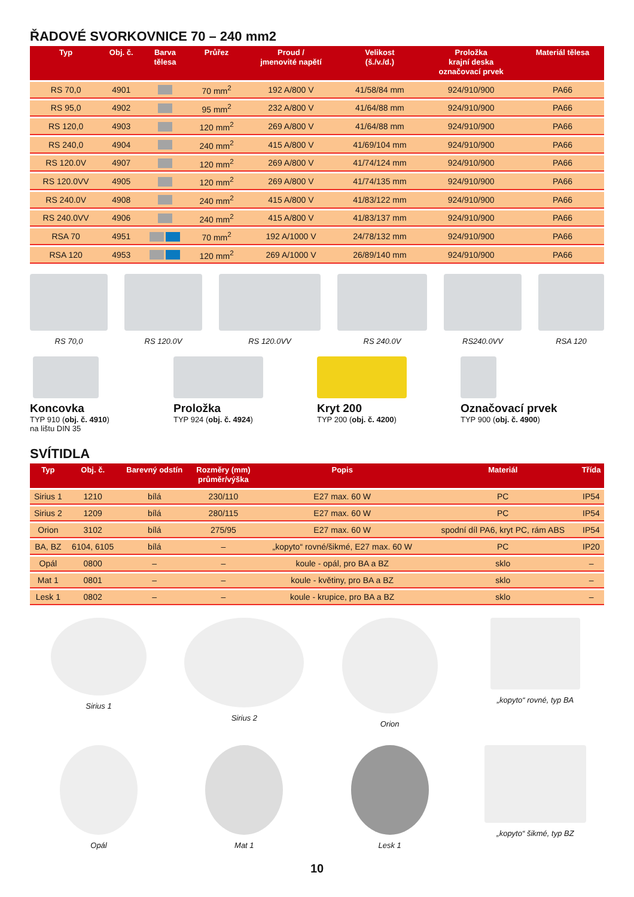ŘADOVÉ SVORKOVNICE 70 – 240 mm2
| Typ | Obj. č. | Barva tělesa | Průřez | Proud / jmenovité napětí | Velikost (š./v./d.) | Proložka krajní deska označovací prvek | Materiál tělesa |
| --- | --- | --- | --- | --- | --- | --- | --- |
| RS 70,0 | 4901 | | 70 mm<sup>2</sup> | 192 A/800 V | 41/58/84 mm | 924/910/900 | PA66 |
| RS 95,0 | 4902 | | 95 mm<sup>2</sup> | 232 A/800 V | 41/64/88 mm | 924/910/900 | PA66 |
| RS 120,0 | 4903 | | 120 mm<sup>2</sup> | 269 A/800 V | 41/64/88 mm | 924/910/900 | PA66 |
| RS 240,0 | 4904 | | 240 mm<sup>2</sup> | 415 A/800 V | 41/69/104 mm | 924/910/900 | PA66 |
| RS 120.0V | 4907 | | 120 mm<sup>2</sup> | 269 A/800 V | 41/74/124 mm | 924/910/900 | PA66 |
| RS 120.0VV | 4905 | | 120 mm<sup>2</sup> | 269 A/800 V | 41/74/135 mm | 924/910/900 | PA66 |
| RS 240.0V | 4908 | | 240 mm<sup>2</sup> | 415 A/800 V | 41/83/122 mm | 924/910/900 | PA66 |
| RS 240.0VV | 4906 | | 240 mm<sup>2</sup> | 415 A/800 V | 41/83/137 mm | 924/910/900 | PA66 |
| RSA 70 | 4951 | | 70 mm<sup>2</sup> | 192 A/1000 V | 24/78/132 mm | 924/910/900 | PA66 |
| RSA 120 | 4953 | | 120 mm<sup>2</sup> | 269 A/1000 V | 26/89/140 mm | 924/910/900 | PA66 |
RS 70,0 RS 120.0V RS 120.0VV RS 240.0V RS240.0VV RSA 120
Koncovka
TYP 910 (obj. č. 4910)
na lištu DIN 35
Proložka
TYP 924 (obj. č. 4924)
Kryt 200
TYP 200 (obj. č. 4200)
Označovací prvek
TYP 900 (obj. č. 4900)
SVÍTIDLA
| Typ | Obj. č. | Barevný odstín | Rozměry (mm) průměr/výška | Popis | Materiál | Třída |
| --- | --- | --- | --- | --- | --- | --- |
| Sirius 1 | 1210 | bílá | 230/110 | E27 max. 60 W | PC | IP54 |
| Sirius 2 | 1209 | bílá | 280/115 | E27 max. 60 W | PC | IP54 |
| Orion | 3102 | bílá | 275/95 | E27 max. 60 W | spodní díl PA6, kryt PC, rám ABS | IP54 |
| BA, BZ | 6104, 6105 | bílá | – | „kopyto“ rovné/šikmé, E27 max. 60 W | PC | IP20 |
| Opál | 0800 | – | – | koule - opál, pro BA a BZ | sklo | – |
| Mat 1 | 0801 | – | – | koule - květiny, pro BA a BZ | sklo | – |
| Lesk 1 | 0802 | – | – | koule - krupice, pro BA a BZ | sklo | – |
Sirius 1 Sirius 2 Orion „kopyto“ rovné, typ BA
Opál Mat 1 Lesk 1 „kopyto“ šikmé, typ BZ
10